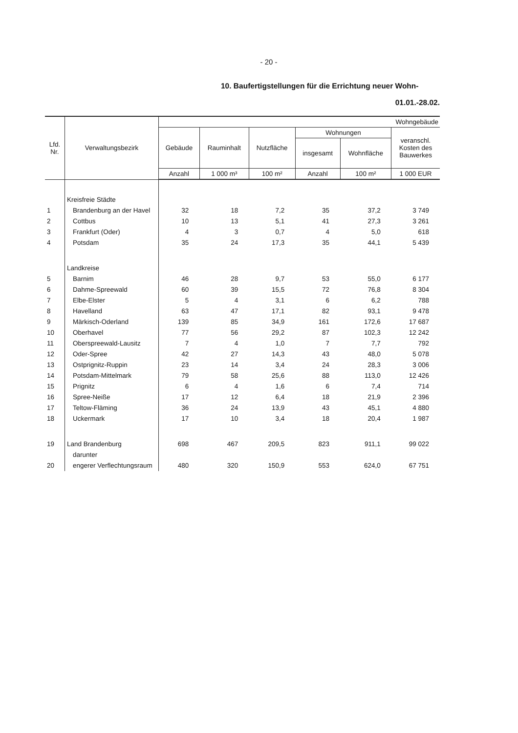- 20 -
10. Baufertigstellungen für die Errichtung neuer Wohn-
01.01.-28.02.
| Lfd. Nr. | Verwaltungsbezirk | Wohngebäude | | | | | |
| --- | --- | --- | --- | --- | --- | --- | --- |
| | | Gebäude | Rauminhalt | Nutzfläche | Wohnungen | | veranschl. Kosten des Bauwerkes |
| | | | | | insgesamt | Wohnfläche | |
| | | Anzahl | 1 000 m³ | 100 m² | Anzahl | 100 m² | 1 000 EUR |
| | Kreisfreie Städte | | | | | | |
| 1 | Brandenburg an der Havel | 32 | 18 | 7,2 | 35 | 37,2 | 3 749 |
| 2 | Cottbus | 10 | 13 | 5,1 | 41 | 27,3 | 3 261 |
| 3 | Frankfurt (Oder) | 4 | 3 | 0,7 | 4 | 5,0 | 618 |
| 4 | Potsdam | 35 | 24 | 17,3 | 35 | 44,1 | 5 439 |
| | Landkreise | | | | | | |
| 5 | Barnim | 46 | 28 | 9,7 | 53 | 55,0 | 6 177 |
| 6 | Dahme-Spreewald | 60 | 39 | 15,5 | 72 | 76,8 | 8 304 |
| 7 | Elbe-Elster | 5 | 4 | 3,1 | 6 | 6,2 | 788 |
| 8 | Havelland | 63 | 47 | 17,1 | 82 | 93,1 | 9 478 |
| 9 | Märkisch-Oderland | 139 | 85 | 34,9 | 161 | 172,6 | 17 687 |
| 10 | Oberhavel | 77 | 56 | 29,2 | 87 | 102,3 | 12 242 |
| 11 | Oberspreewald-Lausitz | 7 | 4 | 1,0 | 7 | 7,7 | 792 |
| 12 | Oder-Spree | 42 | 27 | 14,3 | 43 | 48,0 | 5 078 |
| 13 | Ostprignitz-Ruppin | 23 | 14 | 3,4 | 24 | 28,3 | 3 006 |
| 14 | Potsdam-Mittelmark | 79 | 58 | 25,6 | 88 | 113,0 | 12 426 |
| 15 | Prignitz | 6 | 4 | 1,6 | 6 | 7,4 | 714 |
| 16 | Spree-Neiße | 17 | 12 | 6,4 | 18 | 21,9 | 2 396 |
| 17 | Teltow-Fläming | 36 | 24 | 13,9 | 43 | 45,1 | 4 880 |
| 18 | Uckermark | 17 | 10 | 3,4 | 18 | 20,4 | 1 987 |
| 19 | Land Brandenburg | 698 | 467 | 209,5 | 823 | 911,1 | 99 022 |
| | darunter | | | | | | |
| 20 | engerer Verflechtungsraum | 480 | 320 | 150,9 | 553 | 624,0 | 67 751 |